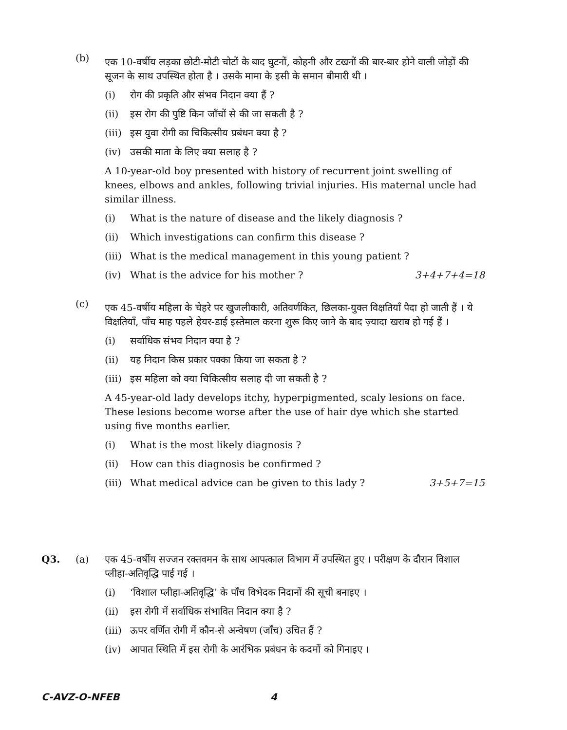(b)
एक 10-वर्षीय लड़का छोटी-मोटी चोटों के बाद घुटनों, कोहनी और टखनों की बार-बार होने वाली जोड़ों की सूजन के साथ उपस्थित होता है । उसके मामा के इसी के समान बीमारी थी ।
(i) रोग की प्रकृति और संभव निदान क्या हैं ?
(ii) इस रोग की पुष्टि किन जाँचों से की जा सकती है ?
(iii) इस युवा रोगी का चिकित्सीय प्रबंधन क्या है ?
(iv) उसकी माता के लिए क्या सलाह है ?
A 10-year-old boy presented with history of recurrent joint swelling of knees, elbows and ankles, following trivial injuries. His maternal uncle had similar illness.
(i) What is the nature of disease and the likely diagnosis ?
(ii) Which investigations can confirm this disease ?
(iii) What is the medical management in this young patient ?
(iv) What is the advice for his mother ? 3+4+7+4=18
(c)
एक 45-वर्षीय महिला के चेहरे पर खुजलीकारी, अतिवर्णकित, छिलका-युक्त विक्षतियाँ पैदा हो जाती हैं । ये विक्षतियाँ, पाँच माह पहले हेयर-डाई इस्तेमाल करना शुरू किए जाने के बाद ज़्यादा खराब हो गई हैं ।
(i) सर्वाधिक संभव निदान क्या है ?
(ii) यह निदान किस प्रकार पक्का किया जा सकता है ?
(iii) इस महिला को क्या चिकित्सीय सलाह दी जा सकती है ?
A 45-year-old lady develops itchy, hyperpigmented, scaly lesions on face. These lesions become worse after the use of hair dye which she started using five months earlier.
(i) What is the most likely diagnosis ?
(ii) How can this diagnosis be confirmed ?
(iii) What medical advice can be given to this lady ? 3+5+7=15
Q3. (a) एक 45-वर्षीय सज्जन रक्तवमन के साथ आपत्काल विभाग में उपस्थित हुए । परीक्षण के दौरान विशाल प्लीहा-अतिवृद्धि पाई गई ।
(i) ‘विशाल प्लीहा-अतिवृद्धि’ के पाँच विभेदक निदानों की सूची बनाइए ।
(ii) इस रोगी में सर्वाधिक संभावित निदान क्या है ?
(iii) ऊपर वर्णित रोगी में कौन-से अन्वेषण (जाँच) उचित हैं ?
(iv) आपात स्थिति में इस रोगी के आरंभिक प्रबंधन के कदमों को गिनाइए ।
C-AVZ-O-NFEB 4